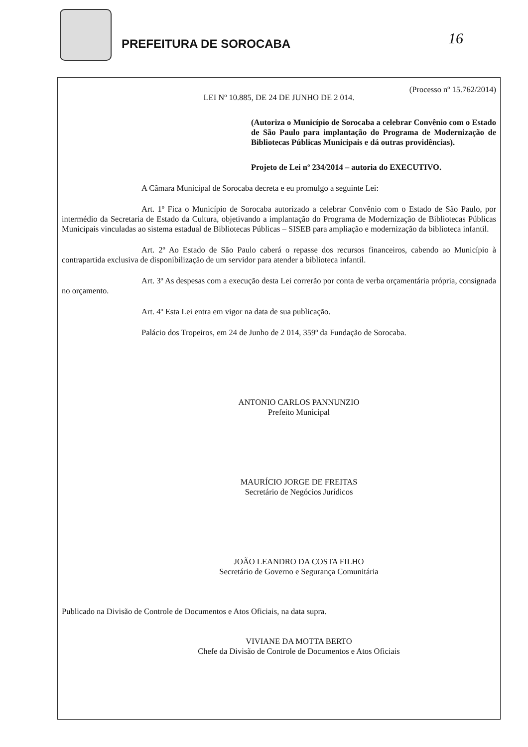PREFEITURA DE SOROCABA
16
(Processo nº 15.762/2014)
LEI Nº 10.885, DE 24 DE JUNHO DE 2 014.
(Autoriza o Município de Sorocaba a celebrar Convênio com o Estado de São Paulo para implantação do Programa de Modernização de Bibliotecas Públicas Municipais e dá outras providências).
Projeto de Lei nº 234/2014 – autoria do EXECUTIVO.
A Câmara Municipal de Sorocaba decreta e eu promulgo a seguinte Lei:
Art. 1º Fica o Município de Sorocaba autorizado a celebrar Convênio com o Estado de São Paulo, por intermédio da Secretaria de Estado da Cultura, objetivando a implantação do Programa de Modernização de Bibliotecas Públicas Municipais vinculadas ao sistema estadual de Bibliotecas Públicas – SISEB para ampliação e modernização da biblioteca infantil.
Art. 2º Ao Estado de São Paulo caberá o repasse dos recursos financeiros, cabendo ao Município à contrapartida exclusiva de disponibilização de um servidor para atender a biblioteca infantil.
Art. 3º As despesas com a execução desta Lei correrão por conta de verba orçamentária própria, consignada no orçamento.
Art. 4º Esta Lei entra em vigor na data de sua publicação.
Palácio dos Tropeiros, em 24 de Junho de 2 014, 359º da Fundação de Sorocaba.
ANTONIO CARLOS PANNUNZIO
Prefeito Municipal
MAURÍCIO JORGE DE FREITAS
Secretário de Negócios Jurídicos
JOÃO LEANDRO DA COSTA FILHO
Secretário de Governo e Segurança Comunitária
Publicado na Divisão de Controle de Documentos e Atos Oficiais, na data supra.
VIVIANE DA MOTTA BERTO
Chefe da Divisão de Controle de Documentos e Atos Oficiais